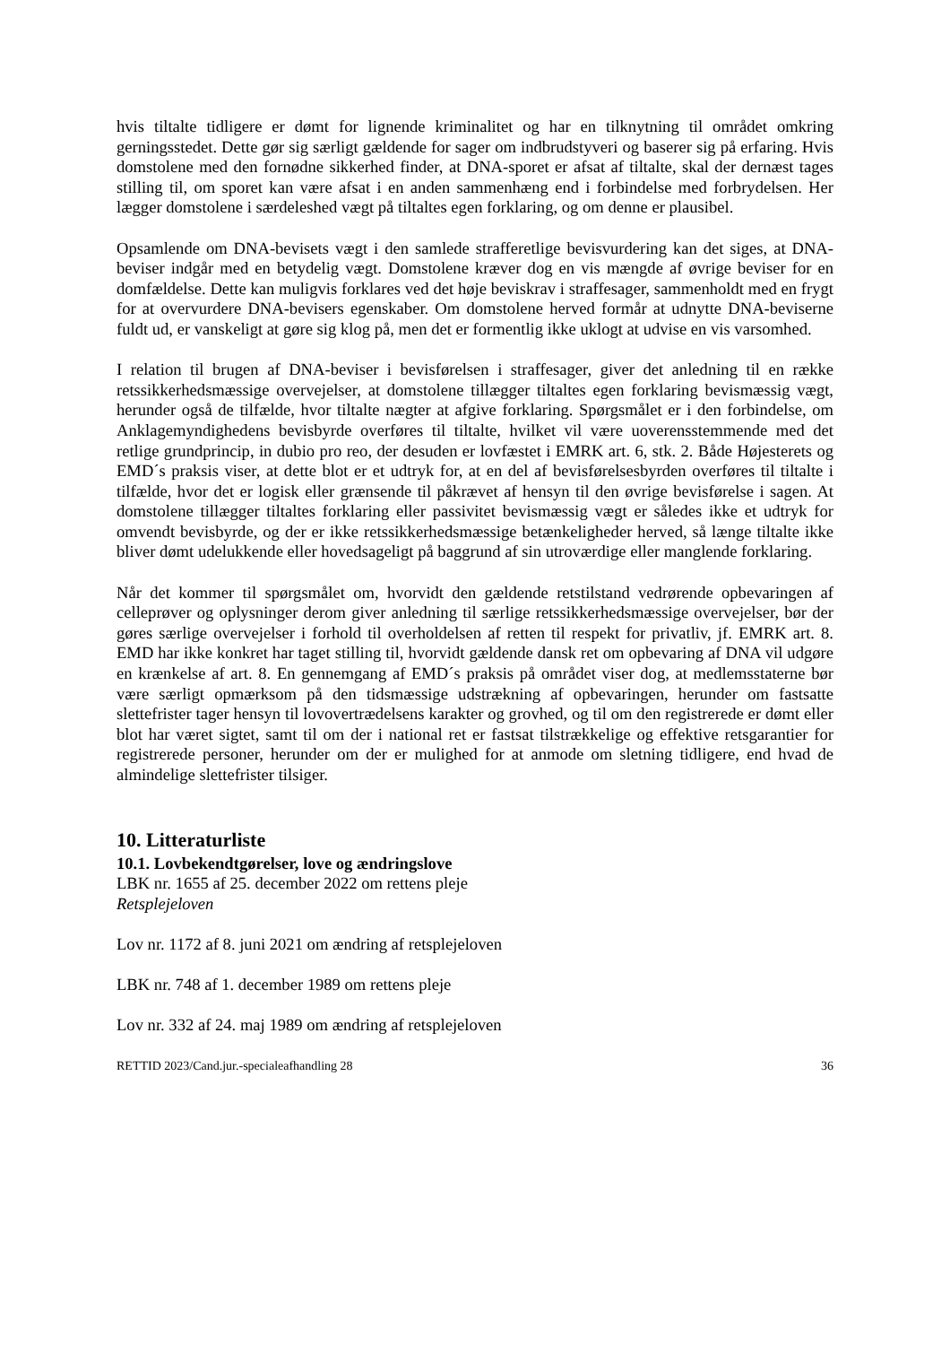hvis tiltalte tidligere er dømt for lignende kriminalitet og har en tilknytning til området omkring gerningsstedet. Dette gør sig særligt gældende for sager om indbrudstyveri og baserer sig på erfaring. Hvis domstolene med den fornødne sikkerhed finder, at DNA-sporet er afsat af tiltalte, skal der dernæst tages stilling til, om sporet kan være afsat i en anden sammenhæng end i forbindelse med forbrydelsen. Her lægger domstolene i særdeleshed vægt på tiltaltes egen forklaring, og om denne er plausibel.
Opsamlende om DNA-bevisets vægt i den samlede strafferetlige bevisvurdering kan det siges, at DNA-beviser indgår med en betydelig vægt. Domstolene kræver dog en vis mængde af øvrige beviser for en domfældelse. Dette kan muligvis forklares ved det høje beviskrav i straffesager, sammenholdt med en frygt for at overvurdere DNA-bevisers egenskaber. Om domstolene herved formår at udnytte DNA-beviserne fuldt ud, er vanskeligt at gøre sig klog på, men det er formentlig ikke uklogt at udvise en vis varsomhed.
I relation til brugen af DNA-beviser i bevisførelsen i straffesager, giver det anledning til en række retssikkerhedsmæssige overvejelser, at domstolene tillægger tiltaltes egen forklaring bevismæssig vægt, herunder også de tilfælde, hvor tiltalte nægter at afgive forklaring. Spørgsmålet er i den forbindelse, om Anklagemyndighedens bevisbyrde overføres til tiltalte, hvilket vil være uoverensstemmende med det retlige grundprincip, in dubio pro reo, der desuden er lovfæstet i EMRK art. 6, stk. 2. Både Højesterets og EMD´s praksis viser, at dette blot er et udtryk for, at en del af bevisførelsesbyrden overføres til tiltalte i tilfælde, hvor det er logisk eller grænsende til påkrævet af hensyn til den øvrige bevisførelse i sagen. At domstolene tillægger tiltaltes forklaring eller passivitet bevismæssig vægt er således ikke et udtryk for omvendt bevisbyrde, og der er ikke retssikkerhedsmæssige betænkeligheder herved, så længe tiltalte ikke bliver dømt udelukkende eller hovedsageligt på baggrund af sin utroværdige eller manglende forklaring.
Når det kommer til spørgsmålet om, hvorvidt den gældende retstilstand vedrørende opbevaringen af celleprøver og oplysninger derom giver anledning til særlige retssikkerhedsmæssige overvejelser, bør der gøres særlige overvejelser i forhold til overholdelsen af retten til respekt for privatliv, jf. EMRK art. 8. EMD har ikke konkret har taget stilling til, hvorvidt gældende dansk ret om opbevaring af DNA vil udgøre en krænkelse af art. 8. En gennemgang af EMD´s praksis på området viser dog, at medlemsstaterne bør være særligt opmærksom på den tidsmæssige udstrækning af opbevaringen, herunder om fastsatte slettefrister tager hensyn til lovovertrædelsens karakter og grovhed, og til om den registrerede er dømt eller blot har været sigtet, samt til om der i national ret er fastsat tilstrækkelige og effektive retsgarantier for registrerede personer, herunder om der er mulighed for at anmode om sletning tidligere, end hvad de almindelige slettefrister tilsiger.
10. Litteraturliste
10.1. Lovbekendtgørelser, love og ændringslove
LBK nr. 1655 af 25. december 2022 om rettens pleje
Retsplejeloven
Lov nr. 1172 af 8. juni 2021 om ændring af retsplejeloven
LBK nr. 748 af 1. december 1989 om rettens pleje
Lov nr. 332 af 24. maj 1989 om ændring af retsplejeloven
RETTID 2023/Cand.jur.-specialeafhandling 28 36